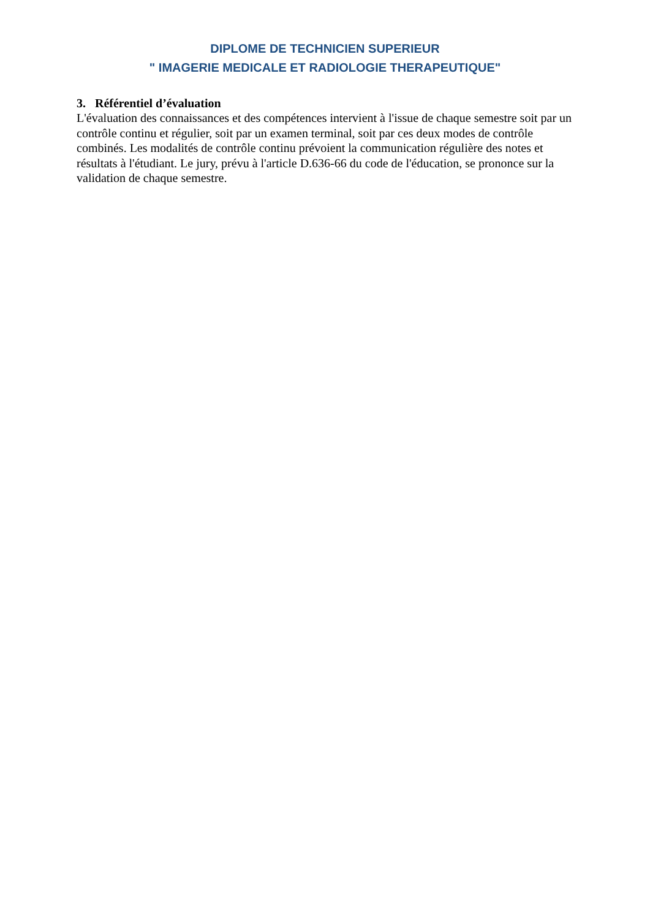DIPLOME DE TECHNICIEN SUPERIEUR
" IMAGERIE MEDICALE ET RADIOLOGIE THERAPEUTIQUE"
3. Référentiel d’évaluation
L'évaluation des connaissances et des compétences intervient à l'issue de chaque semestre soit par un contrôle continu et régulier, soit par un examen terminal, soit par ces deux modes de contrôle combinés. Les modalités de contrôle continu prévoient la communication régulière des notes et résultats à l'étudiant. Le jury, prévu à l'article D.636-66 du code de l'éducation, se prononce sur la validation de chaque semestre.